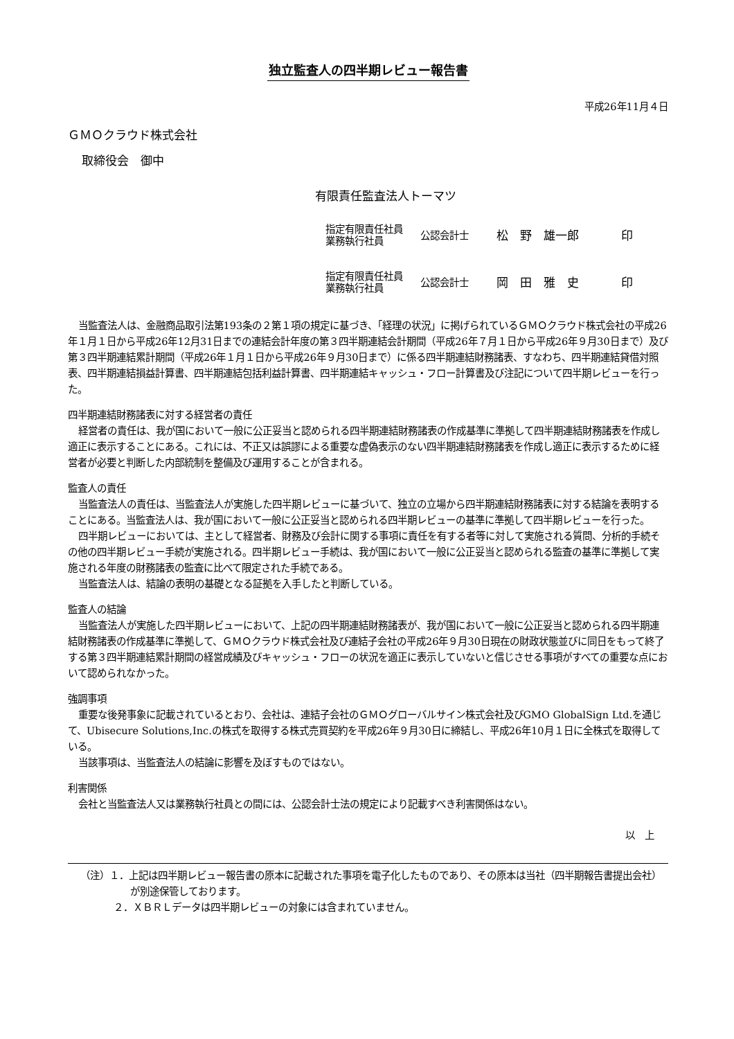独立監査人の四半期レビュー報告書
平成26年11月４日
ＧＭＯクラウド株式会社
取締役会　御中
有限責任監査法人トーマツ
| 指定有限責任社員 業務執行社員 | 公認会計士 | 松 野 雄一郎 | 印 |
| 指定有限責任社員 業務執行社員 | 公認会計士 | 岡 田 雅 史 | 印 |
当監査法人は、金融商品取引法第193条の２第１項の規定に基づき、「経理の状況」に掲げられているＧＭＯクラウド株式会社の平成26年１月１日から平成26年12月31日までの連結会計年度の第３四半期連結会計期間（平成26年７月１日から平成26年９月30日まで）及び第３四半期連結累計期間（平成26年１月１日から平成26年９月30日まで）に係る四半期連結財務諸表、すなわち、四半期連結貸借対照表、四半期連結損益計算書、四半期連結包括利益計算書、四半期連結キャッシュ・フロー計算書及び注記について四半期レビューを行った。
四半期連結財務諸表に対する経営者の責任
経営者の責任は、我が国において一般に公正妥当と認められる四半期連結財務諸表の作成基準に準拠して四半期連結財務諸表を作成し適正に表示することにある。これには、不正又は誤謬による重要な虚偽表示のない四半期連結財務諸表を作成し適正に表示するために経営者が必要と判断した内部統制を整備及び運用することが含まれる。
監査人の責任
当監査法人の責任は、当監査法人が実施した四半期レビューに基づいて、独立の立場から四半期連結財務諸表に対する結論を表明することにある。当監査法人は、我が国において一般に公正妥当と認められる四半期レビューの基準に準拠して四半期レビューを行った。
四半期レビューにおいては、主として経営者、財務及び会計に関する事項に責任を有する者等に対して実施される質問、分析的手続その他の四半期レビュー手続が実施される。四半期レビュー手続は、我が国において一般に公正妥当と認められる監査の基準に準拠して実施される年度の財務諸表の監査に比べて限定された手続である。
当監査法人は、結論の表明の基礎となる証拠を入手したと判断している。
監査人の結論
当監査法人が実施した四半期レビューにおいて、上記の四半期連結財務諸表が、我が国において一般に公正妥当と認められる四半期連結財務諸表の作成基準に準拠して、ＧＭＯクラウド株式会社及び連結子会社の平成26年９月30日現在の財政状態並びに同日をもって終了する第３四半期連結累計期間の経営成績及びキャッシュ・フローの状況を適正に表示していないと信じさせる事項がすべての重要な点において認められなかった。
強調事項
重要な後発事象に記載されているとおり、会社は、連結子会社のＧＭＯグローバルサイン株式会社及びGMO GlobalSign Ltd.を通じて、Ubisecure Solutions,Inc.の株式を取得する株式売買契約を平成26年９月30日に締結し、平成26年10月１日に全株式を取得している。
当該事項は、当監査法人の結論に影響を及ぼすものではない。
利害関係
会社と当監査法人又は業務執行社員との間には、公認会計士法の規定により記載すべき利害関係はない。
以　上
（注）１．上記は四半期レビュー報告書の原本に記載された事項を電子化したものであり、その原本は当社（四半期報告書提出会社）が別途保管しております。
２．ＸＢＲＬデータは四半期レビューの対象には含まれていません。